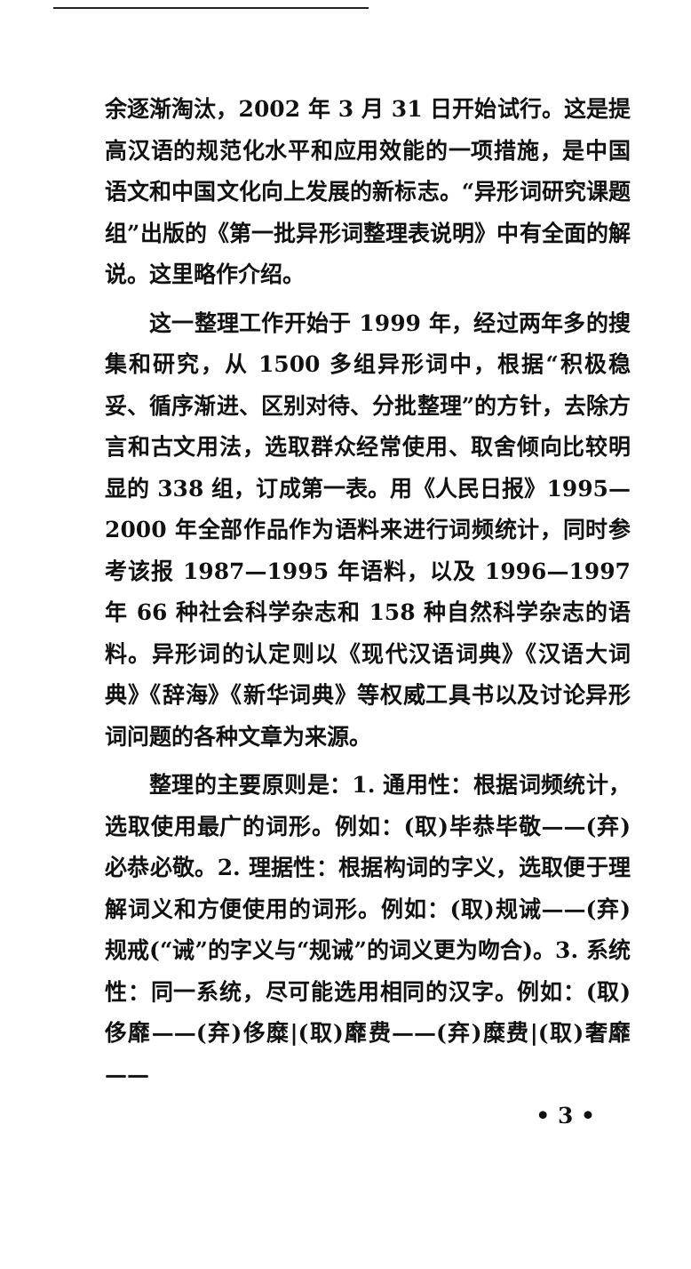余逐渐淘汰，2002 年 3 月 31 日开始试行。这是提高汉语的规范化水平和应用效能的一项措施，是中国语文和中国文化向上发展的新标志。“异形词研究课题组”出版的《第一批异形词整理表说明》中有全面的解说。这里略作介绍。
这一整理工作开始于 1999 年，经过两年多的搜集和研究，从 1500 多组异形词中，根据“积极稳妥、循序渐进、区别对待、分批整理”的方针，去除方言和古文用法，选取群众经常使用、取舍倾向比较明显的 338 组，订成第一表。用《人民日报》1995—2000 年全部作品作为语料来进行词频统计，同时参考该报 1987—1995 年语料，以及 1996—1997 年 66 种社会科学杂志和 158 种自然科学杂志的语料。异形词的认定则以《现代汉语词典》《汉语大词典》《辞海》《新华词典》等权威工具书以及讨论异形词问题的各种文章为来源。
整理的主要原则是：1. 通用性：根据词频统计，选取使用最广的词形。例如：(取)毕恭毕敬——(弃)必恭必敬。2. 理据性：根据构词的字义，选取便于理解词义和方便使用的词形。例如：(取)规诫——(弃)规戒(“诫”的字义与“规诫”的词义更为吻合)。3. 系统性：同一系统，尽可能选用相同的汉字。例如：(取)侈靡——(弃)侈糜|(取)靡费——(弃)糜费|(取)奢靡——
• 3 •